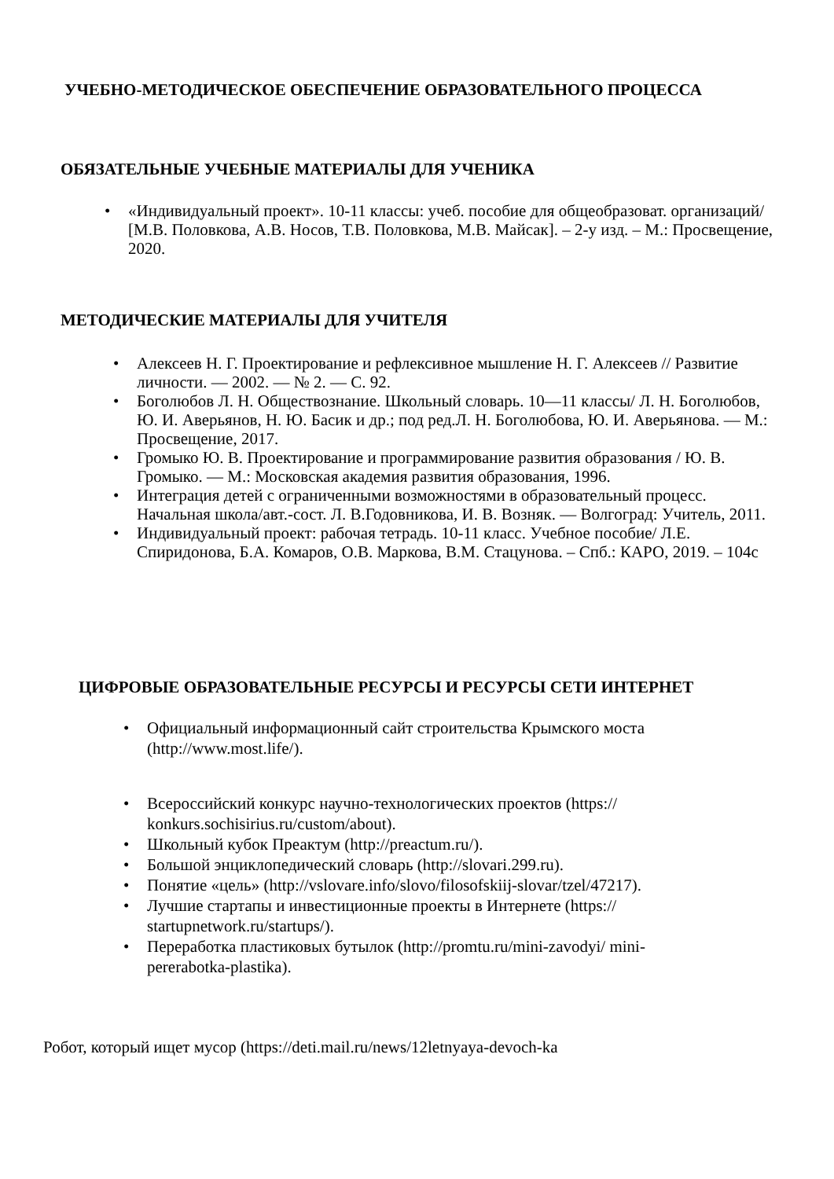УЧЕБНО-МЕТОДИЧЕСКОЕ ОБЕСПЕЧЕНИЕ ОБРАЗОВАТЕЛЬНОГО ПРОЦЕССА
ОБЯЗАТЕЛЬНЫЕ УЧЕБНЫЕ МАТЕРИАЛЫ ДЛЯ УЧЕНИКА
• «Индивидуальный проект». 10-11 классы: учеб. пособие для общеобразоват. организаций/ [М.В. Половкова, А.В. Носов, Т.В. Половкова, М.В. Майсак]. – 2-у изд. – М.: Просвещение, 2020.
МЕТОДИЧЕСКИЕ МАТЕРИАЛЫ ДЛЯ УЧИТЕЛЯ
• Алексеев Н. Г. Проектирование и рефлексивное мышление Н. Г. Алексеев // Развитие личности. — 2002. — № 2. — С. 92.
• Боголюбов Л. Н. Обществознание. Школьный словарь. 10—11 классы/ Л. Н. Боголюбов, Ю. И. Аверьянов, Н. Ю. Басик и др.; под ред.Л. Н. Боголюбова, Ю. И. Аверьянова. — М.: Просвещение, 2017.
• Громыко Ю. В. Проектирование и программирование развития образования / Ю. В. Громыко. — М.: Московская академия развития образования, 1996.
• Интеграция детей с ограниченными возможностями в образовательный процесс. Начальная школа/авт.-сост. Л. В.Годовникова, И. В. Возняк. — Волгоград: Учитель, 2011.
• Индивидуальный проект: рабочая тетрадь. 10-11 класс. Учебное пособие/ Л.Е. Спиридонова, Б.А. Комаров, О.В. Маркова, В.М. Стацунова. – Спб.: КАРО, 2019. – 104с
ЦИФРОВЫЕ ОБРАЗОВАТЕЛЬНЫЕ РЕСУРСЫ И РЕСУРСЫ СЕТИ ИНТЕРНЕТ
• Официальный информационный сайт строительства Крымского моста (http://www.most.life/).
• Всероссийский конкурс научно-технологических проектов (https:// konkurs.sochisirius.ru/custom/about).
• Школьный кубок Преактум (http://preactum.ru/).
• Большой энциклопедический словарь (http://slovari.299.ru).
• Понятие «цель» (http://vslovare.info/slovo/filosofskiij-slovar/tzel/47217).
• Лучшие стартапы и инвестиционные проекты в Интернете (https:// startupnetwork.ru/startups/).
• Переработка пластиковых бутылок (http://promtu.ru/mini-zavodyi/ mini-pererabotka-plastika).
Робот, который ищет мусор (https://deti.mail.ru/news/12letnyaya-devoch-ka